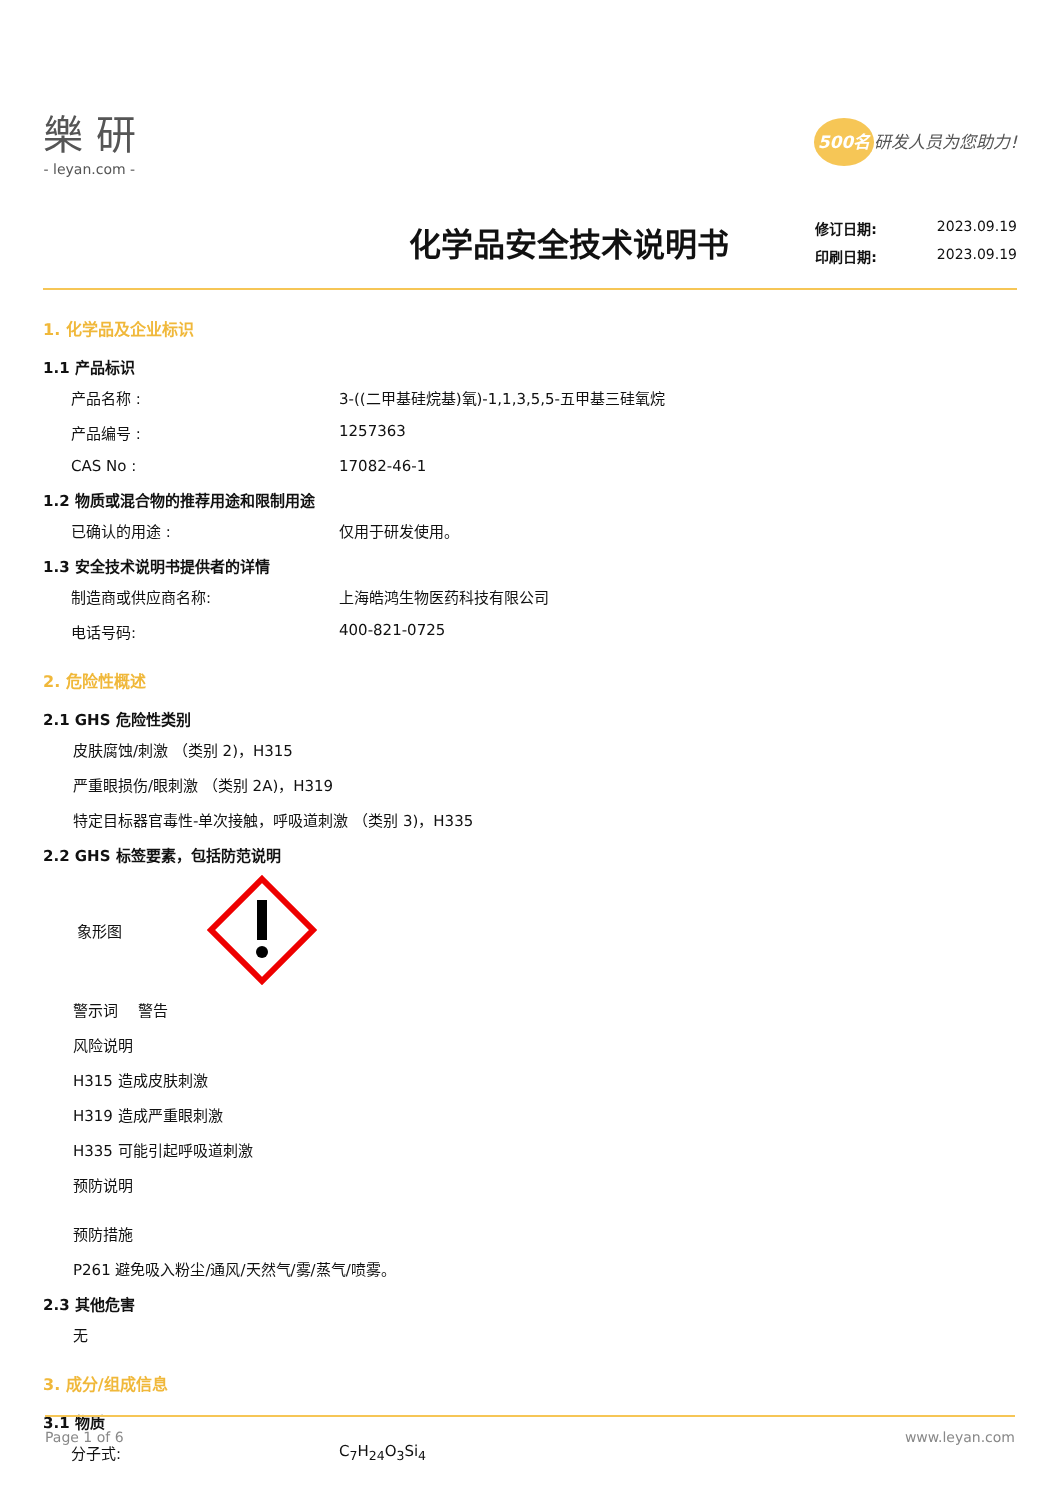樂 研
- leyan.com -
500名 研发人员为您助力!
化学品安全技术说明书
修订日期: 2023.09.19
印刷日期: 2023.09.19
1. 化学品及企业标识
1.1 产品标识
产品名称 : 3-((二甲基硅烷基)氧)-1,1,3,5,5-五甲基三硅氧烷
产品编号 : 1257363
CAS No : 17082-46-1
1.2 物质或混合物的推荐用途和限制用途
已确认的用途 : 仅用于研发使用。
1.3 安全技术说明书提供者的详情
制造商或供应商名称: 上海皓鸿生物医药科技有限公司
电话号码: 400-821-0725
2. 危险性概述
2.1 GHS 危险性类别
皮肤腐蚀/刺激 （类别 2)，H315
严重眼损伤/眼刺激 （类别 2A)，H319
特定目标器官毒性-单次接触，呼吸道刺激 （类别 3)，H335
2.2 GHS 标签要素，包括防范说明
象形图
警示词　 警告
风险说明
H315 造成皮肤刺激
H319 造成严重眼刺激
H335 可能引起呼吸道刺激
预防说明
预防措施
P261 避免吸入粉尘/通风/天然气/雾/蒸气/喷雾。
2.3 其他危害
无
3. 成分/组成信息
3.1 物质
分子式: C<sub>7</sub>H<sub>24</sub>O<sub>3</sub>Si<sub>4</sub>
Page 1 of 6 www.leyan.com